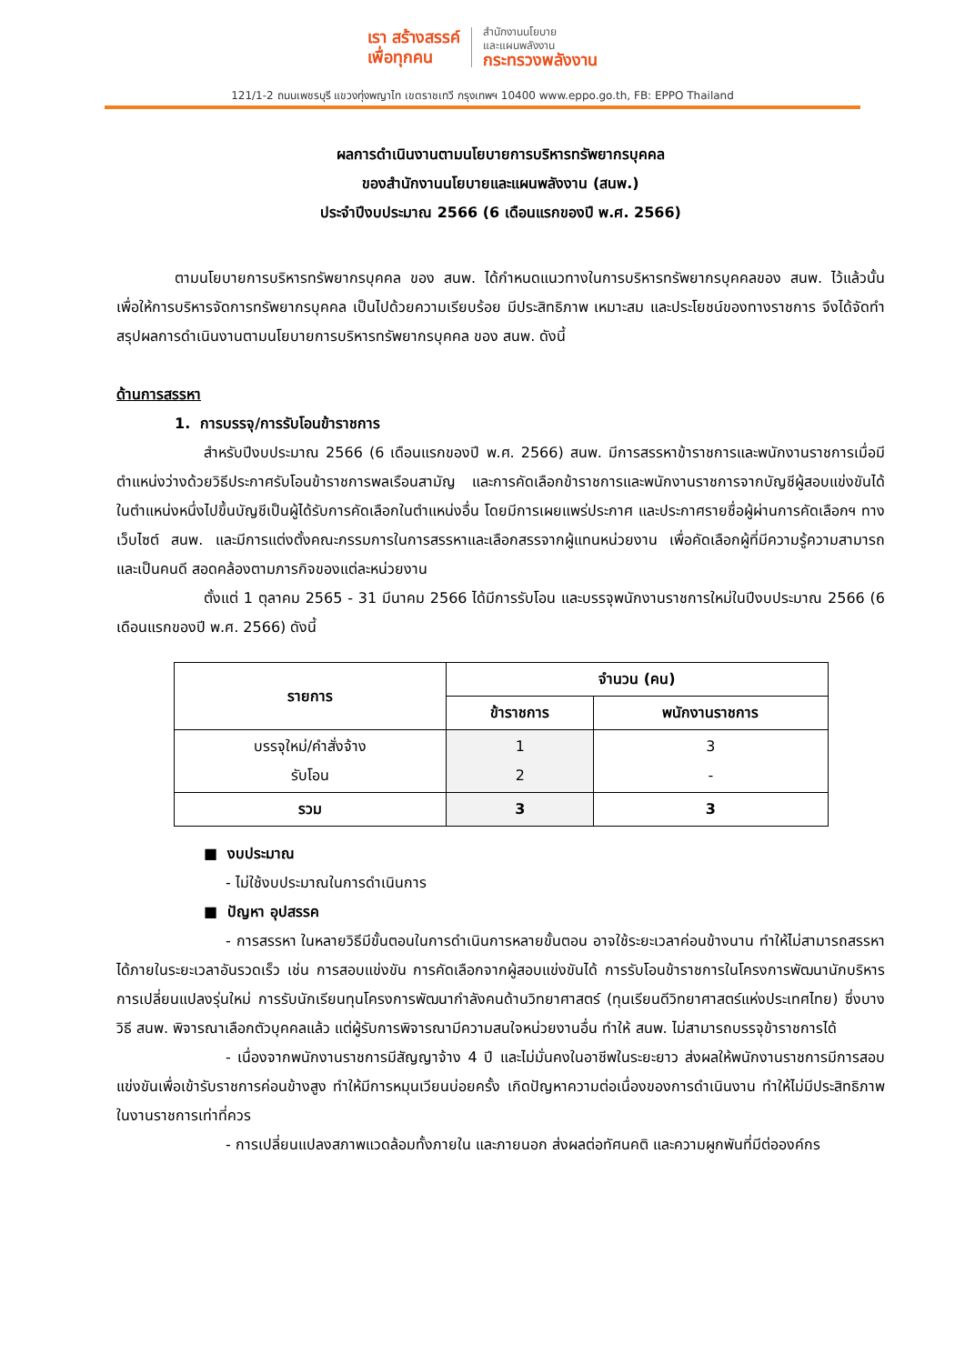เรา สร้างสรรค์
เพื่อทุกคน
สำนักงานนโยบาย
และแผนพลังงาน
กระทรวงพลังงาน
121/1-2 ถนนเพชรบุรี แขวงทุ่งพญาไท เขตราชเทวี กรุงเทพฯ 10400 www.eppo.go.th, FB: EPPO Thailand
ผลการดำเนินงานตามนโยบายการบริหารทรัพยากรบุคคล
ของสำนักงานนโยบายและแผนพลังงาน (สนพ.)
ประจำปีงบประมาณ 2566 (6 เดือนแรกของปี พ.ศ. 2566)
ตามนโยบายการบริหารทรัพยากรบุคคล ของ สนพ. ได้กำหนดแนวทางในการบริหารทรัพยากรบุคคลของ สนพ. ไว้แล้วนั้น เพื่อให้การบริหารจัดการทรัพยากรบุคคล เป็นไปด้วยความเรียบร้อย มีประสิทธิภาพ เหมาะสม และประโยชน์ของทางราชการ จึงได้จัดทำสรุปผลการดำเนินงานตามนโยบายการบริหารทรัพยากรบุคคล ของ สนพ. ดังนี้
ด้านการสรรหา
1. การบรรจุ/การรับโอนข้าราชการ
สำหรับปีงบประมาณ 2566 (6 เดือนแรกของปี พ.ศ. 2566) สนพ. มีการสรรหาข้าราชการและพนักงานราชการเมื่อมีตำแหน่งว่างด้วยวิธีประกาศรับโอนข้าราชการพลเรือนสามัญ และการคัดเลือกข้าราชการและพนักงานราชการจากบัญชีผู้สอบแข่งขันได้ในตำแหน่งหนึ่งไปขึ้นบัญชีเป็นผู้ได้รับการคัดเลือกในตำแหน่งอื่น โดยมีการเผยแพร่ประกาศ และประกาศรายชื่อผู้ผ่านการคัดเลือกฯ ทางเว็บไซต์ สนพ. และมีการแต่งตั้งคณะกรรมการในการสรรหาและเลือกสรรจากผู้แทนหน่วยงาน เพื่อคัดเลือกผู้ที่มีความรู้ความสามารถ และเป็นคนดี สอดคล้องตามภารกิจของแต่ละหน่วยงาน
ตั้งแต่ 1 ตุลาคม 2565 - 31 มีนาคม 2566 ได้มีการรับโอน และบรรจุพนักงานราชการใหม่ในปีงบประมาณ 2566 (6 เดือนแรกของปี พ.ศ. 2566) ดังนี้
| รายการ | จำนวน (คน) | |
| --- | --- | --- |
| | ข้าราชการ | พนักงานราชการ |
| บรรจุใหม่/คำสั่งจ้าง รับโอน | 1 2 | 3 - |
| รวม | 3 | 3 |
■ งบประมาณ
- ไม่ใช้งบประมาณในการดำเนินการ
■ ปัญหา อุปสรรค
- การสรรหา ในหลายวิธีมีขั้นตอนในการดำเนินการหลายขั้นตอน อาจใช้ระยะเวลาค่อนข้างนาน ทำให้ไม่สามารถสรรหาได้ภายในระยะเวลาอันรวดเร็ว เช่น การสอบแข่งขัน การคัดเลือกจากผู้สอบแข่งขันได้ การรับโอนข้าราชการในโครงการพัฒนานักบริหารการเปลี่ยนแปลงรุ่นใหม่ การรับนักเรียนทุนโครงการพัฒนากำลังคนด้านวิทยาศาสตร์ (ทุนเรียนดีวิทยาศาสตร์แห่งประเทศไทย) ซึ่งบางวิธี สนพ. พิจารณาเลือกตัวบุคคลแล้ว แต่ผู้รับการพิจารณามีความสนใจหน่วยงานอื่น ทำให้ สนพ. ไม่สามารถบรรจุข้าราชการได้
- เนื่องจากพนักงานราชการมีสัญญาจ้าง 4 ปี และไม่มั่นคงในอาชีพในระยะยาว ส่งผลให้พนักงานราชการมีการสอบแข่งขันเพื่อเข้ารับราชการค่อนข้างสูง ทำให้มีการหมุนเวียนบ่อยครั้ง เกิดปัญหาความต่อเนื่องของการดำเนินงาน ทำให้ไม่มีประสิทธิภาพในงานราชการเท่าที่ควร
- การเปลี่ยนแปลงสภาพแวดล้อมทั้งภายใน และภายนอก ส่งผลต่อทัศนคติ และความผูกพันที่มีต่อองค์กร